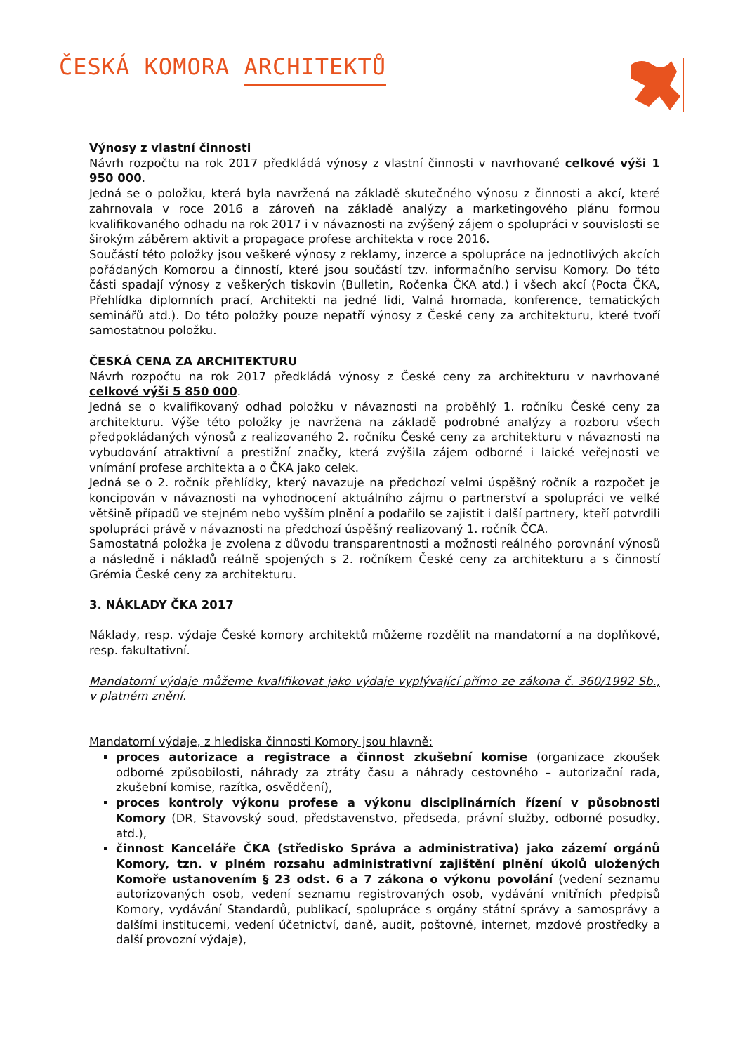ČESKÁ KOMORA ARCHITEKTŮ
Výnosy z vlastní činnosti
Návrh rozpočtu na rok 2017 předkládá výnosy z vlastní činnosti v navrhované celkové výši 1 950 000.
Jedná se o položku, která byla navržená na základě skutečného výnosu z činnosti a akcí, které zahrnovala v roce 2016 a zároveň na základě analýzy a marketingového plánu formou kvalifikovaného odhadu na rok 2017 i v návaznosti na zvýšený zájem o spolupráci v souvislosti se širokým záběrem aktivit a propagace profese architekta v roce 2016.
Součástí této položky jsou veškeré výnosy z reklamy, inzerce a spolupráce na jednotlivých akcích pořádaných Komorou a činností, které jsou součástí tzv. informačního servisu Komory. Do této části spadají výnosy z veškerých tiskovin (Bulletin, Ročenka ČKA atd.) i všech akcí (Pocta ČKA, Přehlídka diplomních prací, Architekti na jedné lidi, Valná hromada, konference, tematických seminářů atd.). Do této položky pouze nepatří výnosy z České ceny za architekturu, které tvoří samostatnou položku.
ČESKÁ CENA ZA ARCHITEKTURU
Návrh rozpočtu na rok 2017 předkládá výnosy z České ceny za architekturu v navrhované celkové výši 5 850 000.
Jedná se o kvalifikovaný odhad položku v návaznosti na proběhlý 1. ročníku České ceny za architekturu. Výše této položky je navržena na základě podrobné analýzy a rozboru všech předpokládaných výnosů z realizovaného 2. ročníku České ceny za architekturu v návaznosti na vybudování atraktivní a prestižní značky, která zvýšila zájem odborné i laické veřejnosti ve vnímání profese architekta a o ČKA jako celek.
Jedná se o 2. ročník přehlídky, který navazuje na předchozí velmi úspěšný ročník a rozpočet je koncipován v návaznosti na vyhodnocení aktuálního zájmu o partnerství a spolupráci ve velké většině případů ve stejném nebo vyšším plnění a podařilo se zajistit i další partnery, kteří potvrdili spolupráci právě v návaznosti na předchozí úspěšný realizovaný 1. ročník ČCA.
Samostatná položka je zvolena z důvodu transparentnosti a možnosti reálného porovnání výnosů a následně i nákladů reálně spojených s 2. ročníkem České ceny za architekturu a s činností Grémia České ceny za architekturu.
3. NÁKLADY ČKA 2017
Náklady, resp. výdaje České komory architektů můžeme rozdělit na mandatorní a na doplňkové, resp. fakultativní.
Mandatorní výdaje můžeme kvalifikovat jako výdaje vyplývající přímo ze zákona č. 360/1992 Sb., v platném znění.
Mandatorní výdaje, z hlediska činnosti Komory jsou hlavně:
proces autorizace a registrace a činnost zkušební komise (organizace zkoušek odborné způsobilosti, náhrady za ztráty času a náhrady cestovného – autorizační rada, zkušební komise, razítka, osvědčení),
proces kontroly výkonu profese a výkonu disciplinárních řízení v působnosti Komory (DR, Stavovský soud, představenstvo, předseda, právní služby, odborné posudky, atd.),
činnost Kanceláře ČKA (středisko Správa a administrativa) jako zázemí orgánů Komory, tzn. v plném rozsahu administrativní zajištění plnění úkolů uložených Komoře ustanovením § 23 odst. 6 a 7 zákona o výkonu povolání (vedení seznamu autorizovaných osob, vedení seznamu registrovaných osob, vydávání vnitřních předpisů Komory, vydávání Standardů, publikací, spolupráce s orgány státní správy a samosprávy a dalšími institucemi, vedení účetnictví, daně, audit, poštovné, internet, mzdové prostředky a další provozní výdaje),